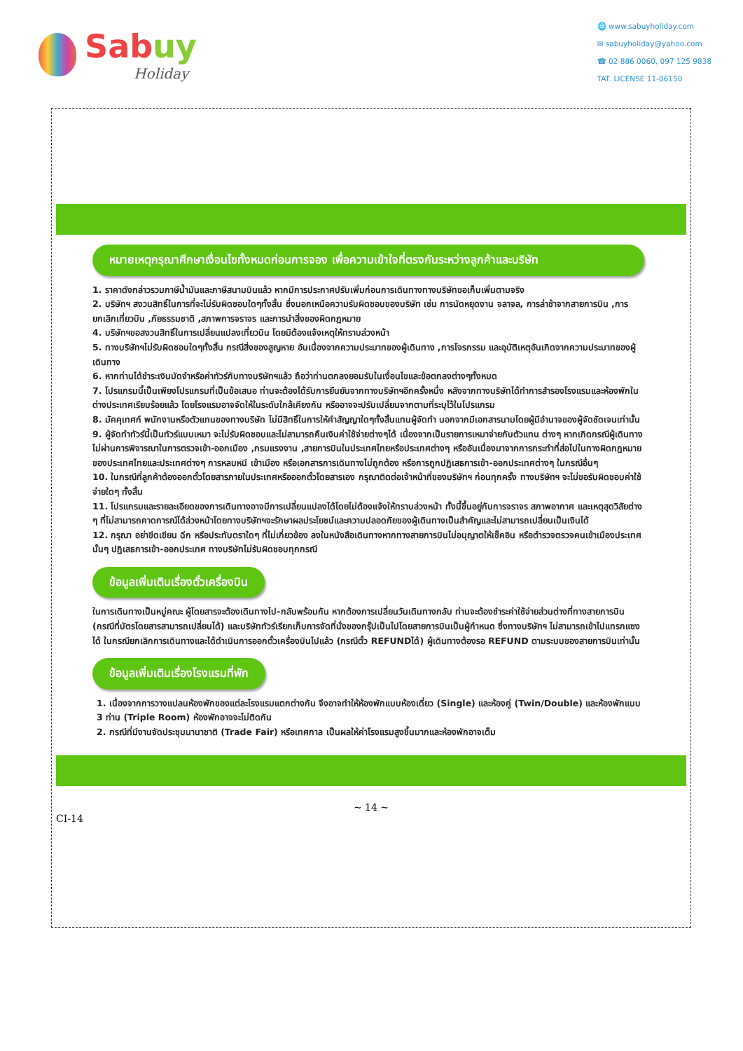Sabuy
Holiday
🌐 www.sabuyholiday.com
✉ sabuyholiday@yahoo.com
☎ 02 886 0060, 097 125 9838
TAT. LICENSE 11-06150
หมายเหตุกรุณาศึกษาเงื่อนไขทั้งหมดก่อนการจอง เพื่อความเข้าใจที่ตรงกันระหว่างลูกค้าและบริษัท
1. ราคาดังกล่าวรวมภาษีน้ำมันและภาษีสนามบินแล้ว หากมีการประกาศปรับเพิ่มก่อนการเดินทางทางบริษัทขอเก็บเพิ่มตามจริง
2. บริษัทฯ สงวนสิทธิ์ในการที่จะไม่รับผิดชอบใดๆทั้งสิ้น ซึ่งนอกเหนือความรับผิดชอบของบริษัท เช่น การนัดหยุดงาน จลาจล, การล่าช้าจากสายการบิน ,การยกเลิกเที่ยวบิน ,ภัยธรรมชาติ ,สภาพการจราจร และการนำสิ่งของผิดกฎหมาย
4. บริษัทฯขอสงวนสิทธิ์ในการเปลี่ยนแปลงเที่ยวบิน โดยมิต้องแจ้งเหตุให้ทราบล่วงหน้า
5. ทางบริษัทฯไม่รับผิดชอบใดๆทั้งสิ้น กรณีสิ่งของสูญหาย อันเนื่องจากความประมาทของผู้เดินทาง ,การโจรกรรม และอุบัติเหตุอันเกิดจากความประมาทของผู้เดินทาง
6. หากท่านได้ชำระเงินมัดจำหรือค่าทัวร์กับทางบริษัทฯแล้ว ถือว่าท่านตกลงยอมรับในเงื่อนไขและข้อตกลงต่างๆทั้งหมด
7. โปรแกรมนี้เป็นเพียงโปรแกรมที่เป็นข้อเสนอ ท่านจะต้องได้รับการยืนยันจากทางบริษัทฯอีกครั้งหนึ่ง หลังจากทางบริษัทได้ทำการสำรองโรงแรมและห้องพักในต่างประเทศเรียบร้อยแล้ว โดยโรงแรมอาจจัดให้ในระดับใกล้เคียงกัน หรืออาจจะปรับเปลี่ยนจากตามที่ระบุไว้ในโปรแกรม
8. มัคคุเทศก์ พนักงานหรือตัวแทนของทางบริษัท ไม่มีสิทธิ์ในการให้คำสัญญาใดๆทั้งสิ้นแทนผู้จัดทำ นอกจากมีเอกสารนามโดยผู้มีอำนาจของผู้จัดชัดเจนเท่านั้น
9. ผู้จัดทำทัวร์นี้เป็นทัวร์แบบเหมา จะไม่รับผิดชอบและไม่สามารถคืนเงินค่าใช้จ่ายต่างๆได้ เนื่องจากเป็นรายการเหมาจ่ายกับตัวแทน ต่างๆ หากเกิดกรณีผู้เดินทางไม่ผ่านการพิจารณาในการตรวจเข้า-ออกเมือง ,กรมแรงงาน ,สายการบินในประเทศไทยหรือประเทศต่างๆ หรืออันเนื่องมาจากการกระทำที่ส่อไปในทางผิดกฎหมายของประเทศไทยและประเทศต่างๆ การหลบหนี เข้าเมือง หรือเอกสารการเดินทางไม่ถูกต้อง หรือการถูกปฏิเสธการเข้า-ออกประเทศต่างๆ ในกรณีอื่นๆ
10. ในกรณีที่ลูกค้าต้องออกตั๋วโดยสารภายในประเทศหรือออกตั๋วโดยสารเอง กรุณาติดต่อเจ้าหน้าที่ของบริษัทฯ ก่อนทุกครั้ง ทางบริษัทฯ จะไม่ขอรับผิดชอบค่าใช้จ่ายใดๆ ทั้งสิ้น
11. โปรแกรมและรายละเอียดของการเดินทางอาจมีการเปลี่ยนแปลงได้โดยไม่ต้องแจ้งให้ทราบล่วงหน้า ทั้งนี้ขึ้นอยู่กับการจราจร สภาพอากาศ และเหตุสุดวิสัยต่าง ๆ ที่ไม่สามารถคาดการณ์ได้ล่วงหน้าโดยทางบริษัทฯจะรักษาผลประโยชน์และความปลอดภัยของผู้เดินทางเป็นสำคัญและไม่สามารถเปลี่ยนเป็นเงินได้
12. กรุณา อย่าขีดเขียน ฉีก หรือประทับตราใดๆ ที่ไม่เกี่ยวข้อง ลงในหนังสือเดินทางหากทางสายการบินไม่อนุญาตให้เช็คอิน หรือตำรวจตรวจคนเข้าเมืองประเทศนั้นๆ ปฏิเสธการเข้า-ออกประเทศ ทางบริษัทไม่รับผิดชอบทุกกรณี
ข้อมูลเพิ่มเติมเรื่องตั๋วเครื่องบิน
ในการเดินทางเป็นหมู่คณะ ผู้โดยสารจะต้องเดินทางไป-กลับพร้อมกัน หากต้องการเปลี่ยนวันเดินทางกลับ ท่านจะต้องชำระค่าใช้จ่ายส่วนต่างที่ทางสายการบิน (กรณีที่บัตรโดยสารสามารถเปลี่ยนได้) และบริษัททัวร์เรียกเก็บการจัดที่นั่งของกรุ๊ปเป็นไปโดยสายการบินเป็นผู้กำหนด ซึ่งทางบริษัทฯ ไม่สามารถเข้าไปแทรกแซงได้ ในกรณียกเลิกการเดินทางและได้ดำเนินการออกตั๋วเครื่องบินไปแล้ว (กรณีตั๋ว REFUNDได้) ผู้เดินทางต้องรอ REFUND ตามระบบของสายการบินเท่านั้น
ข้อมูลเพิ่มเติมเรื่องโรงแรมที่พัก
1. เนื่องจากการวางแปลนห้องพักของแต่ละโรงแรมแตกต่างกัน จึงอาจทำให้ห้องพักแบบห้องเดี่ยว (Single) และห้องคู่ (Twin/Double) และห้องพักแบบ 3 ท่าน (Triple Room) ห้องพักอาจจะไม่ติดกัน
2. กรณีที่มีงานจัดประชุมนานาชาติ (Trade Fair) หรือเทศกาล เป็นผลให้ค่าโรงแรมสูงขึ้นมากและห้องพักอาจเต็ม
~ 14 ~
CI-14